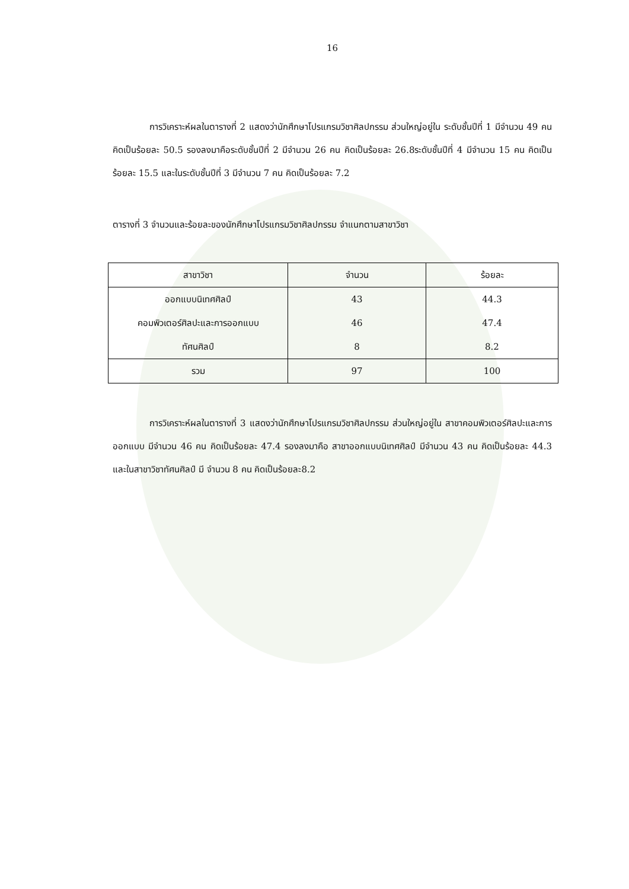16
การวิเคราะห์ผลในตารางที่ 2 แสดงว่านักศึกษาโปรแกรมวิชาศิลปกรรม ส่วนใหญ่อยู่ใน ระดับชั้นปีที่ 1 มีจำนวน 49 คน คิดเป็นร้อยละ 50.5 รองลงมาคือระดับชั้นปีที่ 2 มีจำนวน 26 คน คิดเป็นร้อยละ 26.8ระดับชั้นปีที่ 4 มีจำนวน 15 คน คิดเป็นร้อยละ 15.5 และในระดับชั้นปีที่ 3 มีจำนวน 7 คน คิดเป็นร้อยละ 7.2
ตารางที่ 3 จำนวนและร้อยละของนักศึกษาโปรแกรมวิชาศิลปกรรม จำแนกตามสาขาวิชา
| สาขาวิชา | จำนวน | ร้อยละ |
| --- | --- | --- |
| ออกแบบนิเทศศิลป์ | 43 | 44.3 |
| คอมพิวเตอร์ศิลปะและการออกแบบ | 46 | 47.4 |
| ทัศนศิลป์ | 8 | 8.2 |
| รวม | 97 | 100 |
การวิเคราะห์ผลในตารางที่ 3 แสดงว่านักศึกษาโปรแกรมวิชาศิลปกรรม ส่วนใหญ่อยู่ใน สาขาคอมพิวเตอร์ศิลปะและการออกแบบ มีจำนวน 46 คน คิดเป็นร้อยละ 47.4 รองลงมาคือ สาขาออกแบบนิเทศศิลป์ มีจำนวน 43 คน คิดเป็นร้อยละ 44.3 และในสาขาวิชาทัศนศิลป์ มี จำนวน 8 คน คิดเป็นร้อยละ8.2